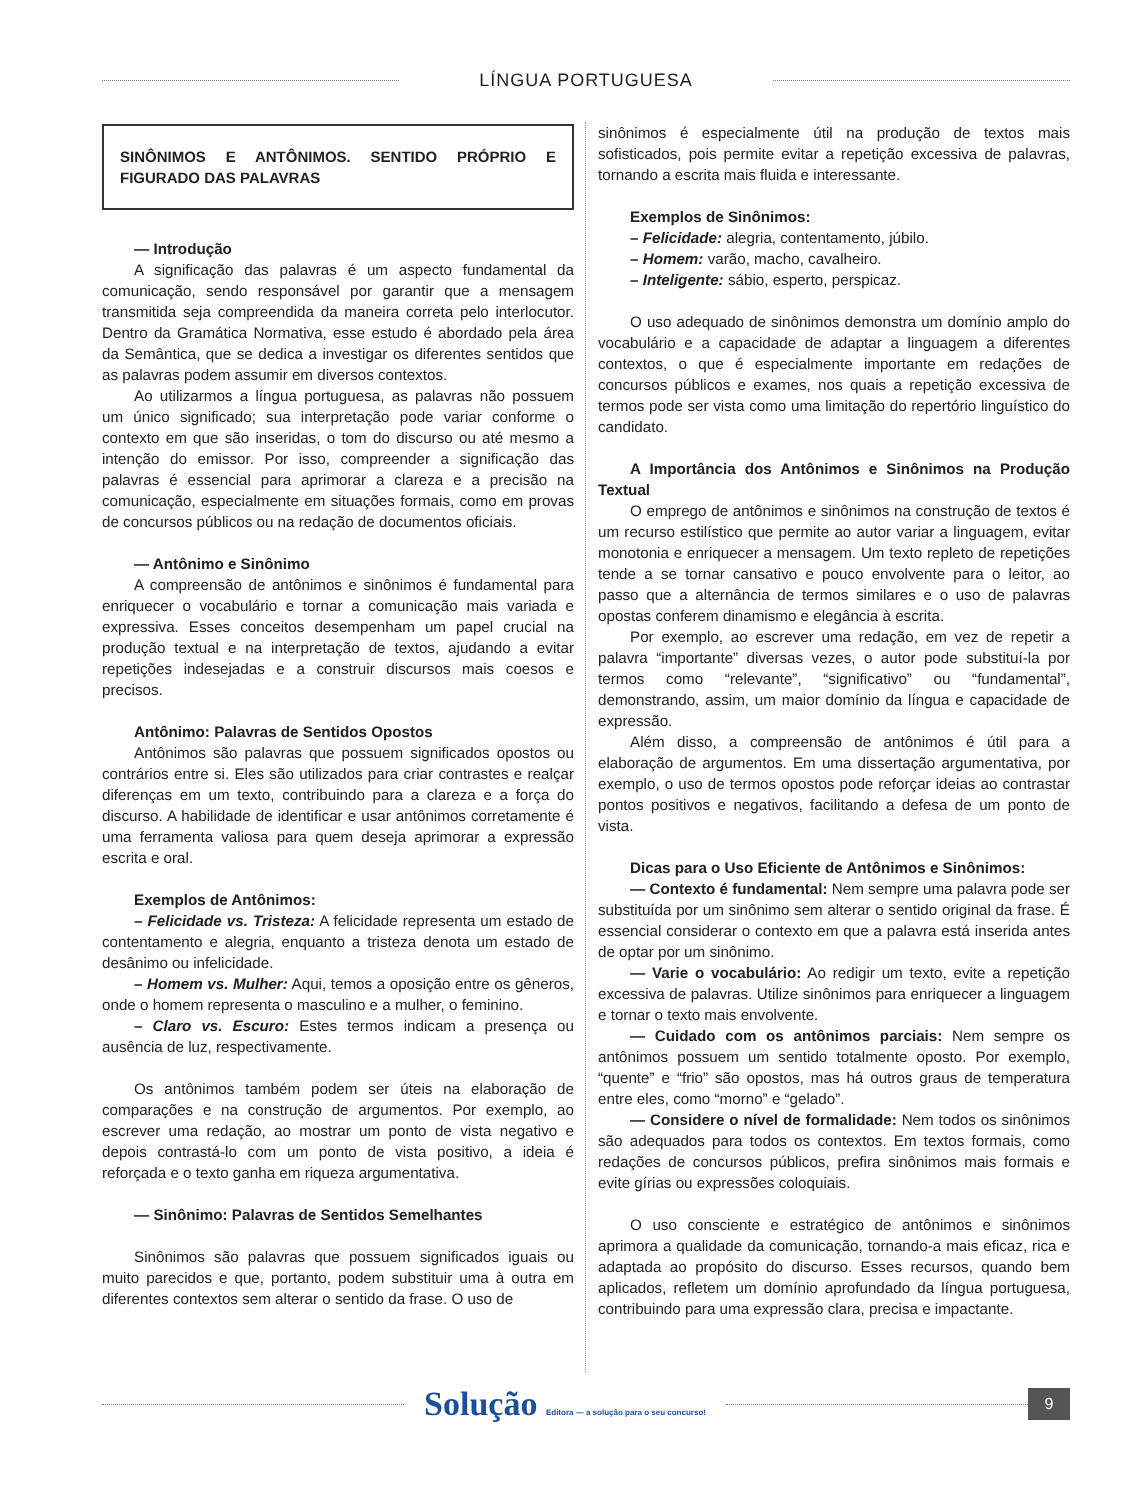LÍNGUA PORTUGUESA
SINÔNIMOS E ANTÔNIMOS. SENTIDO PRÓPRIO E FIGURADO DAS PALAVRAS
— Introdução
A significação das palavras é um aspecto fundamental da comunicação, sendo responsável por garantir que a mensagem transmitida seja compreendida da maneira correta pelo interlocutor. Dentro da Gramática Normativa, esse estudo é abordado pela área da Semântica, que se dedica a investigar os diferentes sentidos que as palavras podem assumir em diversos contextos.
Ao utilizarmos a língua portuguesa, as palavras não possuem um único significado; sua interpretação pode variar conforme o contexto em que são inseridas, o tom do discurso ou até mesmo a intenção do emissor. Por isso, compreender a significação das palavras é essencial para aprimorar a clareza e a precisão na comunicação, especialmente em situações formais, como em provas de concursos públicos ou na redação de documentos oficiais.
— Antônimo e Sinônimo
A compreensão de antônimos e sinônimos é fundamental para enriquecer o vocabulário e tornar a comunicação mais variada e expressiva. Esses conceitos desempenham um papel crucial na produção textual e na interpretação de textos, ajudando a evitar repetições indesejadas e a construir discursos mais coesos e precisos.
Antônimo: Palavras de Sentidos Opostos
Antônimos são palavras que possuem significados opostos ou contrários entre si. Eles são utilizados para criar contrastes e realçar diferenças em um texto, contribuindo para a clareza e a força do discurso. A habilidade de identificar e usar antônimos corretamente é uma ferramenta valiosa para quem deseja aprimorar a expressão escrita e oral.
Exemplos de Antônimos:
– Felicidade vs. Tristeza: A felicidade representa um estado de contentamento e alegria, enquanto a tristeza denota um estado de desânimo ou infelicidade.
– Homem vs. Mulher: Aqui, temos a oposição entre os gêneros, onde o homem representa o masculino e a mulher, o feminino.
– Claro vs. Escuro: Estes termos indicam a presença ou ausência de luz, respectivamente.
Os antônimos também podem ser úteis na elaboração de comparações e na construção de argumentos. Por exemplo, ao escrever uma redação, ao mostrar um ponto de vista negativo e depois contrastá-lo com um ponto de vista positivo, a ideia é reforçada e o texto ganha em riqueza argumentativa.
— Sinônimo: Palavras de Sentidos Semelhantes
Sinônimos são palavras que possuem significados iguais ou muito parecidos e que, portanto, podem substituir uma à outra em diferentes contextos sem alterar o sentido da frase. O uso de
sinônimos é especialmente útil na produção de textos mais sofisticados, pois permite evitar a repetição excessiva de palavras, tornando a escrita mais fluida e interessante.
Exemplos de Sinônimos:
– Felicidade: alegria, contentamento, júbilo.
– Homem: varão, macho, cavalheiro.
– Inteligente: sábio, esperto, perspicaz.
O uso adequado de sinônimos demonstra um domínio amplo do vocabulário e a capacidade de adaptar a linguagem a diferentes contextos, o que é especialmente importante em redações de concursos públicos e exames, nos quais a repetição excessiva de termos pode ser vista como uma limitação do repertório linguístico do candidato.
A Importância dos Antônimos e Sinônimos na Produção Textual
O emprego de antônimos e sinônimos na construção de textos é um recurso estilístico que permite ao autor variar a linguagem, evitar monotonia e enriquecer a mensagem. Um texto repleto de repetições tende a se tornar cansativo e pouco envolvente para o leitor, ao passo que a alternância de termos similares e o uso de palavras opostas conferem dinamismo e elegância à escrita.
Por exemplo, ao escrever uma redação, em vez de repetir a palavra “importante” diversas vezes, o autor pode substituí-la por termos como “relevante”, “significativo” ou “fundamental”, demonstrando, assim, um maior domínio da língua e capacidade de expressão.
Além disso, a compreensão de antônimos é útil para a elaboração de argumentos. Em uma dissertação argumentativa, por exemplo, o uso de termos opostos pode reforçar ideias ao contrastar pontos positivos e negativos, facilitando a defesa de um ponto de vista.
Dicas para o Uso Eficiente de Antônimos e Sinônimos:
— Contexto é fundamental: Nem sempre uma palavra pode ser substituída por um sinônimo sem alterar o sentido original da frase. É essencial considerar o contexto em que a palavra está inserida antes de optar por um sinônimo.
— Varie o vocabulário: Ao redigir um texto, evite a repetição excessiva de palavras. Utilize sinônimos para enriquecer a linguagem e tornar o texto mais envolvente.
— Cuidado com os antônimos parciais: Nem sempre os antônimos possuem um sentido totalmente oposto. Por exemplo, “quente” e “frio” são opostos, mas há outros graus de temperatura entre eles, como “morno” e “gelado”.
— Considere o nível de formalidade: Nem todos os sinônimos são adequados para todos os contextos. Em textos formais, como redações de concursos públicos, prefira sinônimos mais formais e evite gírias ou expressões coloquiais.
O uso consciente e estratégico de antônimos e sinônimos aprimora a qualidade da comunicação, tornando-a mais eficaz, rica e adaptada ao propósito do discurso. Esses recursos, quando bem aplicados, refletem um domínio aprofundado da língua portuguesa, contribuindo para uma expressão clara, precisa e impactante.
Solução Editora — a solução para o seu concurso!
9